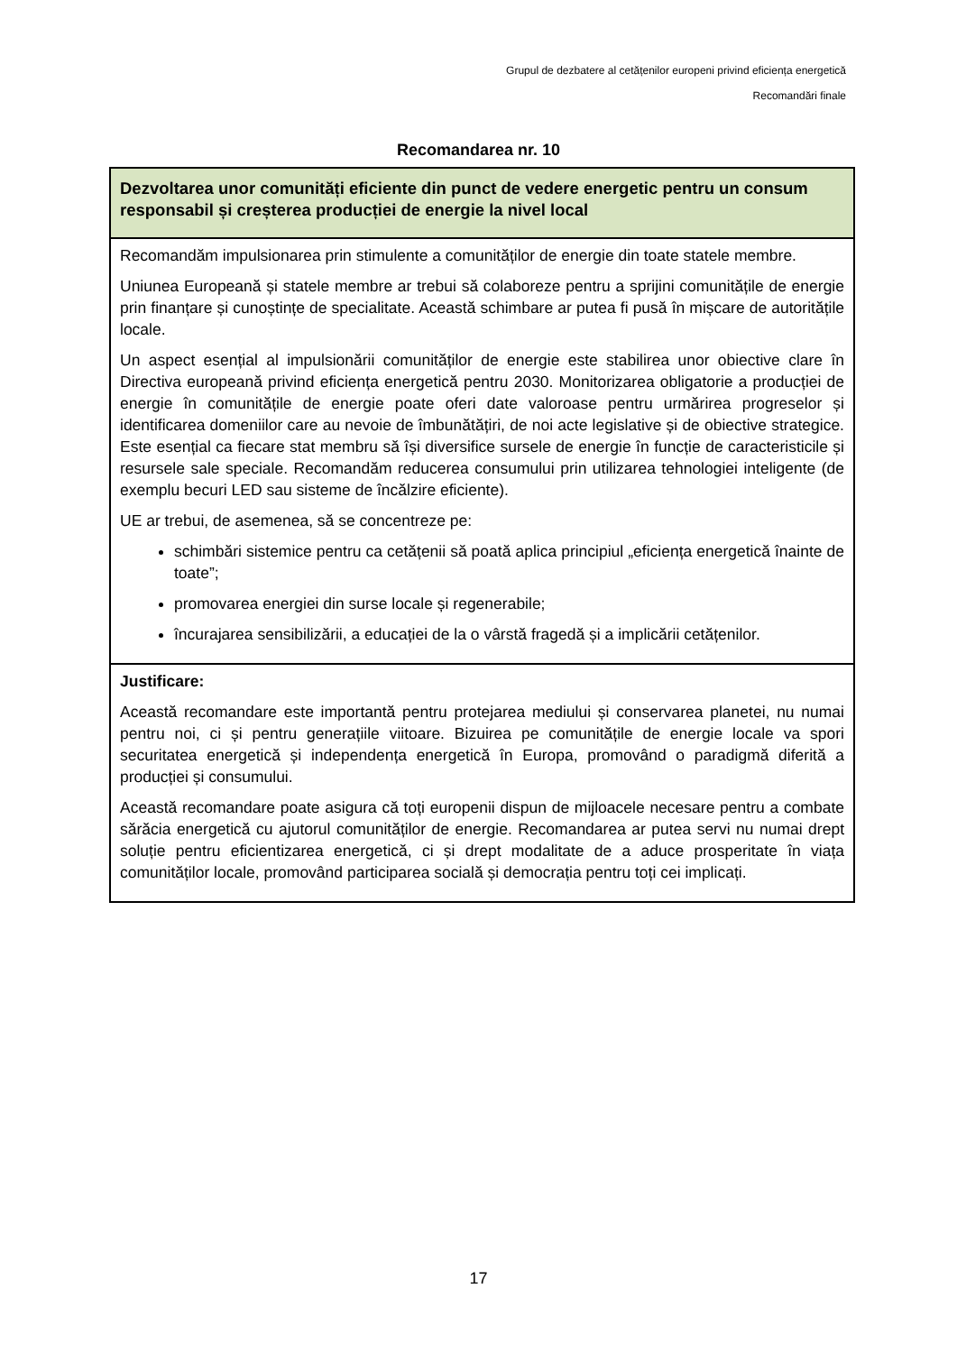Grupul de dezbatere al cetățenilor europeni privind eficiența energetică
Recomandări finale
Recomandarea nr. 10
| Dezvoltarea unor comunități eficiente din punct de vedere energetic pentru un consum responsabil și creșterea producției de energie la nivel local |
| Recomandăm impulsionarea prin stimulente a comunităților de energie din toate statele membre. Uniunea Europeană și statele membre ar trebui să colaboreze pentru a sprijini comunitățile de energie prin finanțare și cunoștințe de specialitate. Această schimbare ar putea fi pusă în mișcare de autoritățile locale. Un aspect esențial al impulsionării comunităților de energie este stabilirea unor obiective clare în Directiva europeană privind eficiența energetică pentru 2030. Monitorizarea obligatorie a producției de energie în comunitățile de energie poate oferi date valoroase pentru urmărirea progreselor și identificarea domeniilor care au nevoie de îmbunătățiri, de noi acte legislative și de obiective strategice. Este esențial ca fiecare stat membru să își diversifice sursele de energie în funcție de caracteristicile și resursele sale speciale. Recomandăm reducerea consumului prin utilizarea tehnologiei inteligente (de exemplu becuri LED sau sisteme de încălzire eficiente). UE ar trebui, de asemenea, să se concentreze pe: schimbări sistemice pentru ca cetățenii să poată aplica principiul „eficiența energetică înainte de toate”; promovarea energiei din surse locale și regenerabile; încurajarea sensibilizării, a educației de la o vârstă fragedă și a implicării cetățenilor. |
| Justificare: Această recomandare este importantă pentru protejarea mediului și conservarea planetei, nu numai pentru noi, ci și pentru generațiile viitoare. Bizuirea pe comunitățile de energie locale va spori securitatea energetică și independența energetică în Europa, promovând o paradigmă diferită a producției și consumului. Această recomandare poate asigura că toți europenii dispun de mijloacele necesare pentru a combate sărăcia energetică cu ajutorul comunităților de energie. Recomandarea ar putea servi nu numai drept soluție pentru eficientizarea energetică, ci și drept modalitate de a aduce prosperitate în viața comunităților locale, promovând participarea socială și democrația pentru toți cei implicați. |
17